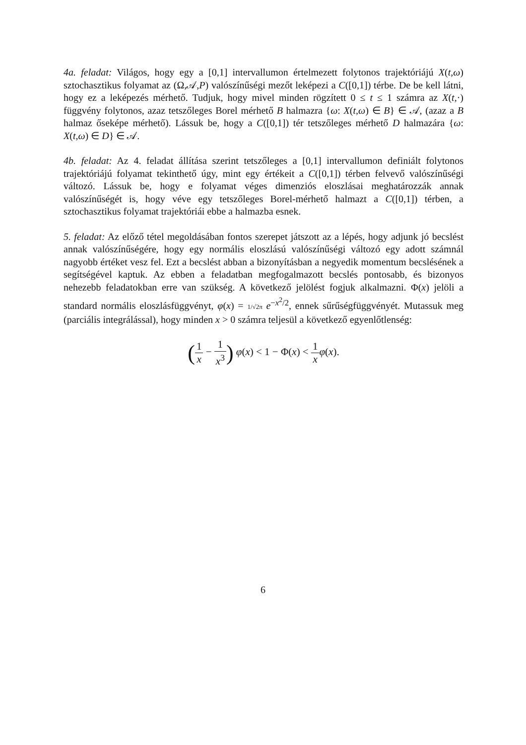4a. feladat: Világos, hogy egy a [0,1] intervallumon értelmezett folytonos trajektóriájú X(t,ω) sztochasztikus folyamat az (Ω,𝒜,P) valószínűségi mezőt leképezi a C([0,1]) térbe. De be kell látni, hogy ez a leképezés mérhető. Tudjuk, hogy mivel minden rögzített 0 ≤ t ≤ 1 számra az X(t,·) függvény folytonos, azaz tetszőleges Borel mérhető B halmazra {ω: X(t,ω) ∈ B} ∈ 𝒜, (azaz a B halmaz őseképe mérhető). Lássuk be, hogy a C([0,1]) tér tetszőleges mérhető D halmazára {ω: X(t,ω) ∈ D} ∈ 𝒜.
4b. feladat: Az 4. feladat állítása szerint tetszőleges a [0,1] intervallumon definiált folytonos trajektóriájú folyamat tekinthető úgy, mint egy értékeit a C([0,1]) térben felvevő valószínűségi változó. Lássuk be, hogy e folyamat véges dimenziós eloszlásai meghatározzák annak valószínűségét is, hogy véve egy tetszőleges Borel-mérhető halmazt a C([0,1]) térben, a sztochasztikus folyamat trajektóriái ebbe a halmazba esnek.
5. feladat: Az előző tétel megoldásában fontos szerepet játszott az a lépés, hogy adjunk jó becslést annak valószínűségére, hogy egy normális eloszlású valószínűségi változó egy adott számnál nagyobb értéket vesz fel. Ezt a becslést abban a bizonyításban a negyedik momentum becslésének a segítségével kaptuk. Az ebben a feladatban megfogalmazott becslés pontosabb, és bizonyos nehezebb feladatokban erre van szükség. A következő jelölést fogjuk alkalmazni. Φ(x) jelöli a standard normális eloszlásfüggvényt, φ(x) = 1/√2π e<sup>−x<sup>2</sup>/2</sup>, ennek sűrűségfüggvényét. Mutassuk meg (parciális integrálással), hogy minden x > 0 számra teljesül a következő egyenlőtlenség:
(1 x − 1 x<sup>3</sup>) φ(x) < 1 − Φ(x) < 1 x φ(x).
6